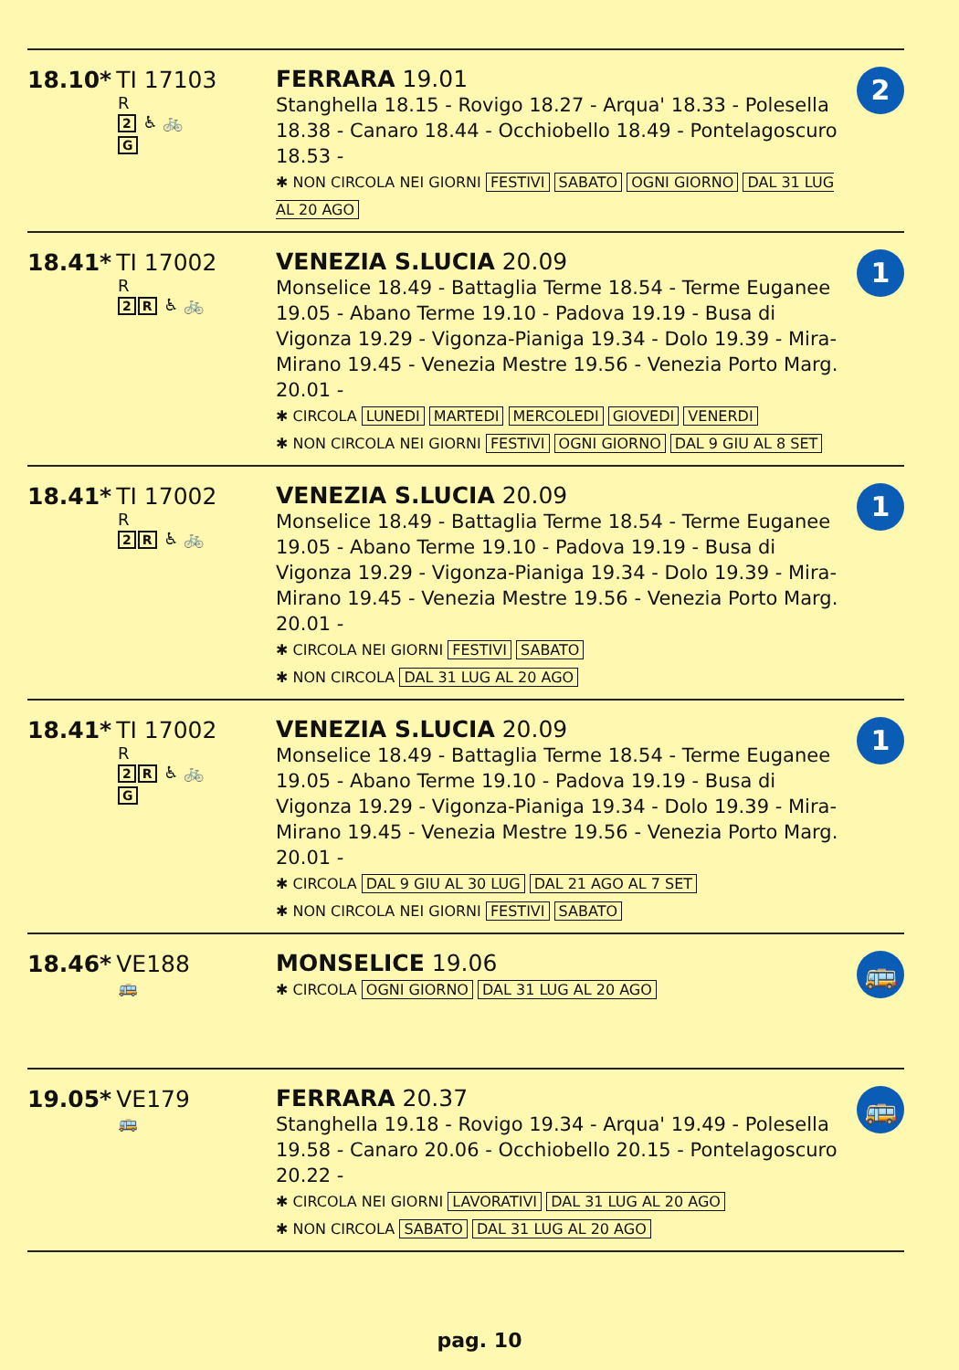18.10* TI 17103
R
2 ♿ 🚲
G
FERRARA 19.01
Stanghella 18.15 - Rovigo 18.27 - Arqua' 18.33 - Polesella 18.38 - Canaro 18.44 - Occhiobello 18.49 - Pontelagoscuro 18.53 -
✱ NON CIRCOLA NEI GIORNI FESTIVI SABATO OGNI GIORNO DAL 31 LUG AL 20 AGO
2
18.41* TI 17002
R
2 R ♿ 🚲
VENEZIA S.LUCIA 20.09
Monselice 18.49 - Battaglia Terme 18.54 - Terme Euganee 19.05 - Abano Terme 19.10 - Padova 19.19 - Busa di Vigonza 19.29 - Vigonza-Pianiga 19.34 - Dolo 19.39 - Mira-Mirano 19.45 - Venezia Mestre 19.56 - Venezia Porto Marg. 20.01 -
✱ CIRCOLA LUNEDI MARTEDI MERCOLEDI GIOVEDI VENERDI
✱ NON CIRCOLA NEI GIORNI FESTIVI OGNI GIORNO DAL 9 GIU AL 8 SET
1
18.41* TI 17002
R
2 R ♿ 🚲
VENEZIA S.LUCIA 20.09
Monselice 18.49 - Battaglia Terme 18.54 - Terme Euganee 19.05 - Abano Terme 19.10 - Padova 19.19 - Busa di Vigonza 19.29 - Vigonza-Pianiga 19.34 - Dolo 19.39 - Mira-Mirano 19.45 - Venezia Mestre 19.56 - Venezia Porto Marg. 20.01 -
✱ CIRCOLA NEI GIORNI FESTIVI SABATO
✱ NON CIRCOLA DAL 31 LUG AL 20 AGO
1
18.41* TI 17002
R
2 R ♿ 🚲
G
VENEZIA S.LUCIA 20.09
Monselice 18.49 - Battaglia Terme 18.54 - Terme Euganee 19.05 - Abano Terme 19.10 - Padova 19.19 - Busa di Vigonza 19.29 - Vigonza-Pianiga 19.34 - Dolo 19.39 - Mira-Mirano 19.45 - Venezia Mestre 19.56 - Venezia Porto Marg. 20.01 -
✱ CIRCOLA DAL 9 GIU AL 30 LUG DAL 21 AGO AL 7 SET
✱ NON CIRCOLA NEI GIORNI FESTIVI SABATO
1
18.46* VE188
🚌
MONSELICE 19.06
✱ CIRCOLA OGNI GIORNO DAL 31 LUG AL 20 AGO
🚌
19.05* VE179
🚌
FERRARA 20.37
Stanghella 19.18 - Rovigo 19.34 - Arqua' 19.49 - Polesella 19.58 - Canaro 20.06 - Occhiobello 20.15 - Pontelagoscuro 20.22 -
✱ CIRCOLA NEI GIORNI LAVORATIVI DAL 31 LUG AL 20 AGO
✱ NON CIRCOLA SABATO DAL 31 LUG AL 20 AGO
🚌
pag. 10